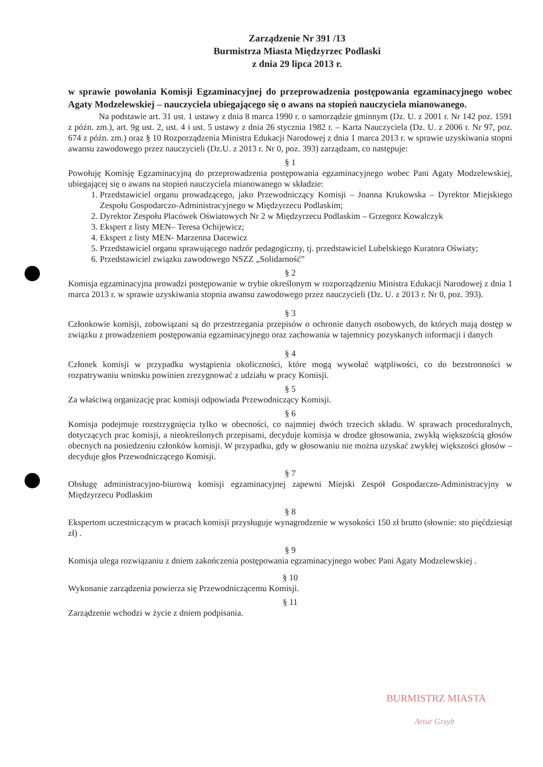Zarządzenie Nr 391 /13
Burmistrza Miasta Międzyrzec Podlaski
z dnia 29 lipca 2013 r.
w sprawie powołania Komisji Egzaminacyjnej do przeprowadzenia postępowania egzaminacyjnego wobec Agaty Modzelewskiej – nauczyciela ubiegającego się o awans na stopień nauczyciela mianowanego.
Na podstawie art. 31 ust. 1 ustawy z dnia 8 marca 1990 r. o samorządzie gminnym (Dz. U. z 2001 r. Nr 142 poz. 1591 z późn. zm.), art. 9g ust. 2, ust. 4 i ust. 5 ustawy z dnia 26 stycznia 1982 r. – Karta Nauczyciela (Dz. U. z 2006 r. Nr 97, poz. 674 z późn. zm.) oraz § 10 Rozporządzenia Ministra Edukacji Narodowej z dnia 1 marca 2013 r. w sprawie uzyskiwania stopni awansu zawodowego przez nauczycieli (Dz.U. z 2013 r. Nr 0, poz. 393) zarządzam, co następuje:
§ 1
Powołuję Komisję Egzaminacyjną do przeprowadzenia postępowania egzaminacyjnego wobec Pani Agaty Modzelewskiej, ubiegającej się o awans na stopień nauczyciela mianowanego w składzie:
1. Przedstawiciel organu prowadzącego, jako Przewodniczący Komisji – Joanna Krukowska – Dyrektor Miejskiego Zespołu Gospodarczo-Administracyjnego w Międzyrzecu Podlaskim;
2. Dyrektor Zespołu Placówek Oświatowych Nr 2 w Międzyrzecu Podlaskim – Grzegorz Kowalczyk
3. Ekspert z listy MEN– Teresa Ochijewicz;
4. Ekspert z listy MEN- Marzenna Dacewicz
5. Przedstawiciel organu sprawującego nadzór pedagogiczny, tj. przedstawiciel Lubelskiego Kuratora Oświaty;
6. Przedstawiciel związku zawodowego NSZZ „Solidarność”
§ 2
Komisja egzaminacyjna prowadzi postępowanie w trybie określonym w rozporządzeniu Ministra Edukacji Narodowej z dnia 1 marca 2013 r. w sprawie uzyskiwania stopnia awansu zawodowego przez nauczycieli (Dz. U. z 2013 r. Nr 0, poz. 393).
§ 3
Członkowie komisji, zobowiązani są do przestrzegania przepisów o ochronie danych osobowych, do których mają dostęp w związku z prowadzeniem postępowania egzaminacyjnego oraz zachowania w tajemnicy pozyskanych informacji i danych
§ 4
Członek komisji w przypadku wystąpienia okoliczności, które mogą wywołać wątpliwości, co do bezstronności w rozpatrywaniu wniosku powinien zrezygnować z udziału w pracy Komisji.
§ 5
Za właściwą organizację prac komisji odpowiada Przewodniczący Komisji.
§ 6
Komisja podejmuje rozstrzygnięcia tylko w obecności, co najmniej dwóch trzecich składu. W sprawach proceduralnych, dotyczących prac komisji, a nieokreślonych przepisami, decyduje komisja w drodze głosowania, zwykłą większością głosów obecnych na posiedzeniu członków komisji. W przypadku, gdy w głosowaniu nie można uzyskać zwykłej większości głosów – decyduje głos Przewodniczącego Komisji.
§ 7
Obsługę administracyjno-biurową komisji egzaminacyjnej zapewni Miejski Zespół Gospodarczo-Administracyjny w Międzyrzecu Podlaskim
§ 8
Ekspertom uczestniczącym w pracach komisji przysługuje wynagrodzenie w wysokości 150 zł brutto (słownie: sto pięćdziesiąt zł) .
§ 9
Komisja ulega rozwiązaniu z dniem zakończenia postępowania egzaminacyjnego wobec Pani Agaty Modzelewskiej .
§ 10
Wykonanie zarządzenia powierza się Przewodniczącemu Komisji.
§ 11
Zarządzenie wchodzi w życie z dniem podpisania.
BURMISTRZ MIASTA
Artur Grzyb